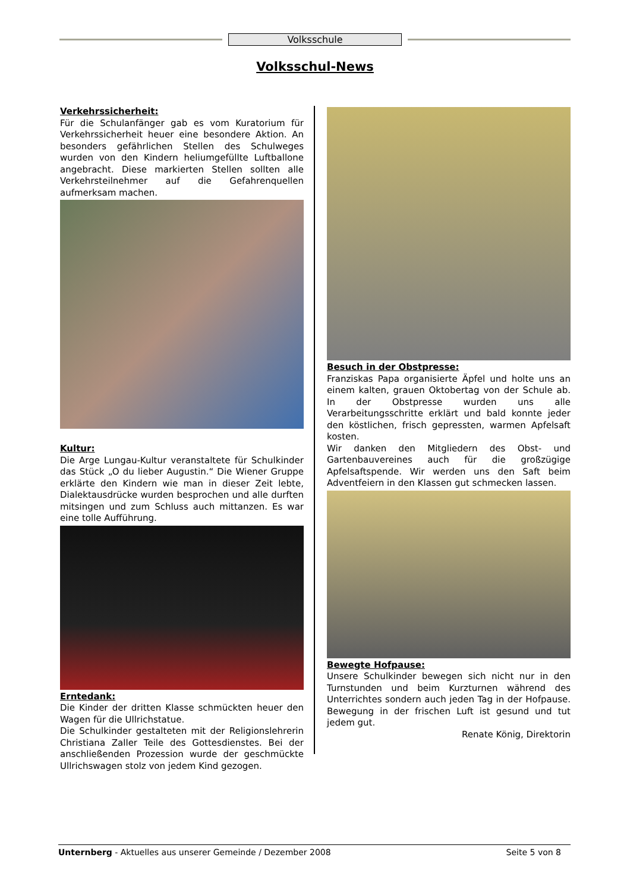Volksschule
Volksschul-News
Verkehrssicherheit:
Für die Schulanfänger gab es vom Kuratorium für Verkehrssicherheit heuer eine besondere Aktion. An besonders gefährlichen Stellen des Schulweges wurden von den Kindern heliumgefüllte Luftballone angebracht. Diese markierten Stellen sollten alle Verkehrsteilnehmer auf die Gefahrenquellen aufmerksam machen.
Kultur:
Die Arge Lungau-Kultur veranstaltete für Schulkinder das Stück „O du lieber Augustin.“ Die Wiener Gruppe erklärte den Kindern wie man in dieser Zeit lebte, Dialektausdrücke wurden besprochen und alle durften mitsingen und zum Schluss auch mittanzen. Es war eine tolle Aufführung.
Erntedank:
Die Kinder der dritten Klasse schmückten heuer den Wagen für die Ullrichstatue.
Die Schulkinder gestalteten mit der Religionslehrerin Christiana Zaller Teile des Gottesdienstes. Bei der anschließenden Prozession wurde der geschmückte Ullrichswagen stolz von jedem Kind gezogen.
Besuch in der Obstpresse:
Franziskas Papa organisierte Äpfel und holte uns an einem kalten, grauen Oktobertag von der Schule ab. In der Obstpresse wurden uns alle Verarbeitungsschritte erklärt und bald konnte jeder den köstlichen, frisch gepressten, warmen Apfelsaft kosten.
Wir danken den Mitgliedern des Obst- und Gartenbauvereines auch für die großzügige Apfelsaftspende. Wir werden uns den Saft beim Adventfeiern in den Klassen gut schmecken lassen.
Bewegte Hofpause:
Unsere Schulkinder bewegen sich nicht nur in den Turnstunden und beim Kurzturnen während des Unterrichtes sondern auch jeden Tag in der Hofpause. Bewegung in der frischen Luft ist gesund und tut jedem gut.
Renate König, Direktorin
Unternberg - Aktuelles aus unserer Gemeinde / Dezember 2008 Seite 5 von 8